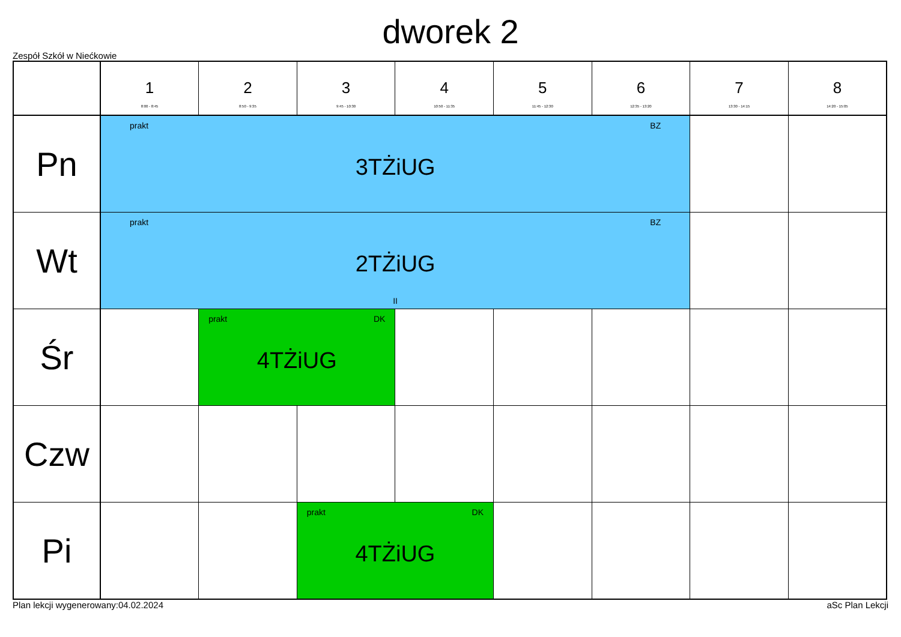dworek 2
Zespół Szkół w Niećkowie
| | 1 8:00 - 8:45 | 2 8:50 - 9:35 | 3 9:45 - 10:30 | 4 10:50 - 11:35 | 5 11:45 - 12:30 | 6 12:35 - 13:20 | 7 13:30 - 14:15 | 8 14:20 - 15:05 |
| --- | --- | --- | --- | --- | --- | --- | --- | --- |
| Pn | prakt BZ 3TŻiUG | | | | | | | |
| Wt | prakt BZ 2TŻiUG II | | | | | | | |
| Śr | | prakt DK 4TŻiUG | | | | | | |
| Czw | | | | | | | | |
| Pi | | | prakt DK 4TŻiUG | | | | | |
Plan lekcji wygenerowany:04.02.2024 aSc Plan Lekcji